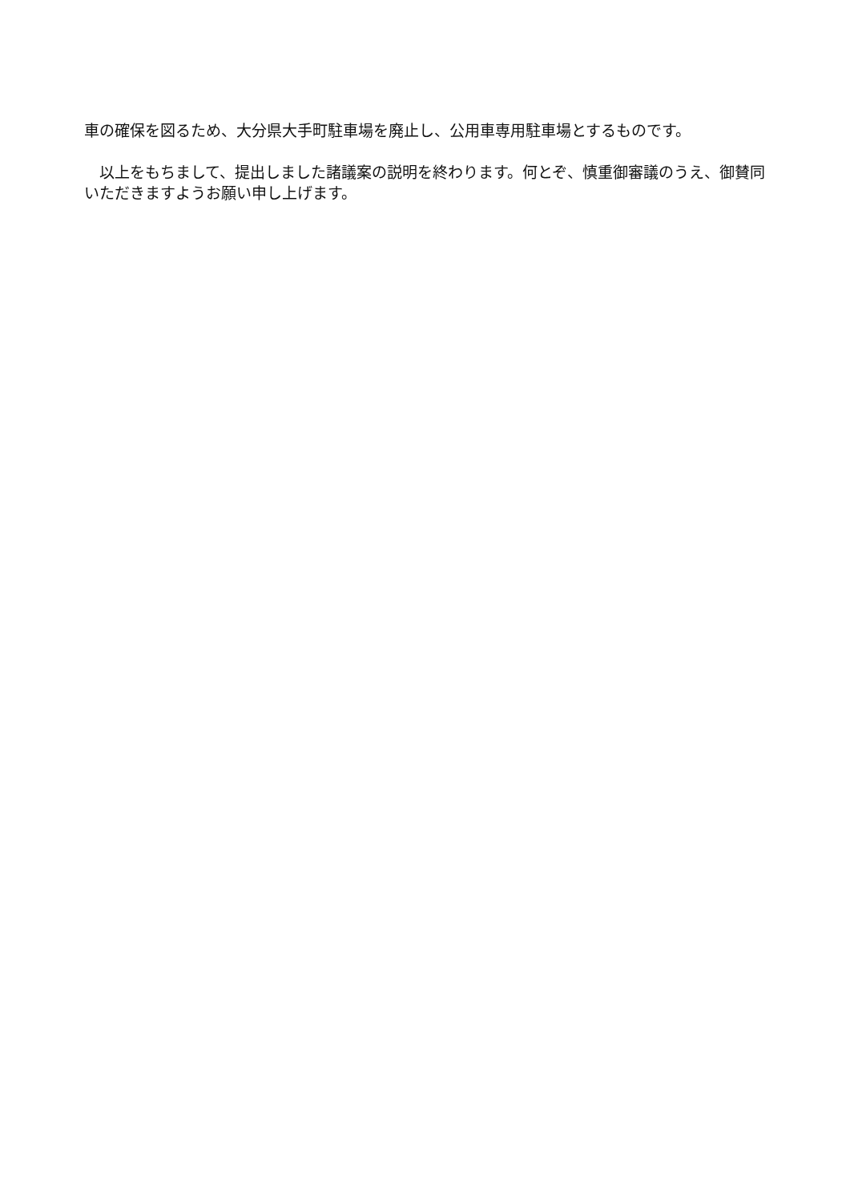車の確保を図るため、大分県大手町駐車場を廃止し、公用車専用駐車場とするものです。
　以上をもちまして、提出しました諸議案の説明を終わります。何とぞ、慎重御審議のうえ、御賛同いただきますようお願い申し上げます。